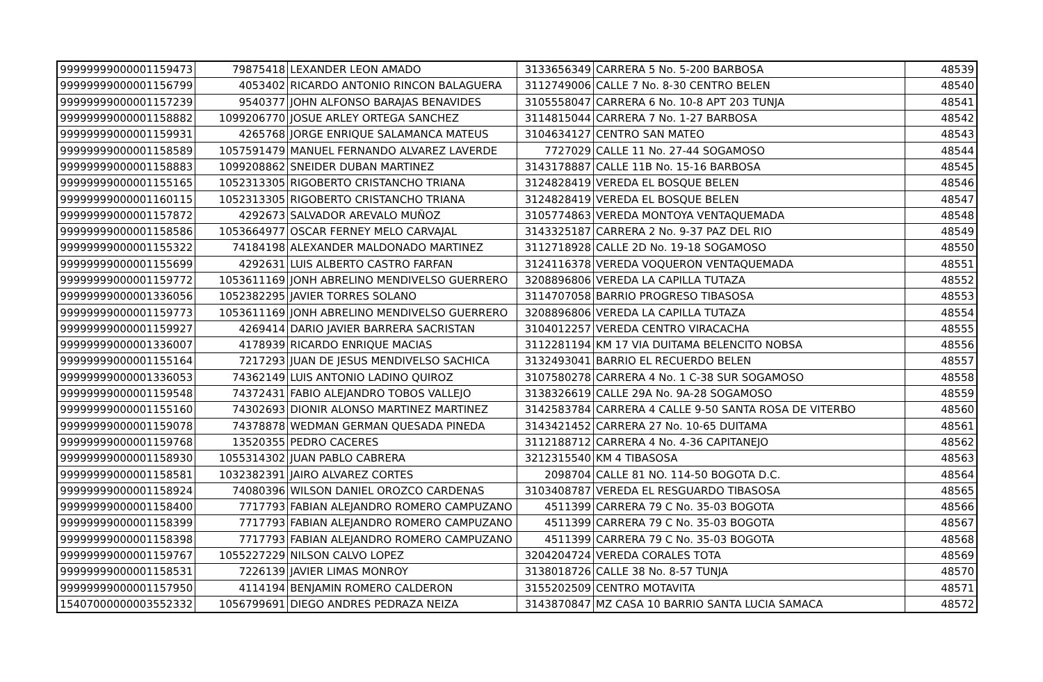| 99999999000001159473 | 79875418 | LEXANDER LEON AMADO | 3133656349 | CARRERA 5 No. 5-200 BARBOSA | 48539 |
| 99999999000001156799 | 4053402 | RICARDO ANTONIO RINCON BALAGUERA | 3112749006 | CALLE 7 No. 8-30 CENTRO BELEN | 48540 |
| 99999999000001157239 | 9540377 | JOHN ALFONSO BARAJAS BENAVIDES | 3105558047 | CARRERA 6 No. 10-8 APT 203 TUNJA | 48541 |
| 99999999000001158882 | 1099206770 | JOSUE ARLEY ORTEGA SANCHEZ | 3114815044 | CARRERA 7 No. 1-27 BARBOSA | 48542 |
| 99999999000001159931 | 4265768 | JORGE ENRIQUE SALAMANCA MATEUS | 3104634127 | CENTRO SAN MATEO | 48543 |
| 99999999000001158589 | 1057591479 | MANUEL FERNANDO ALVAREZ LAVERDE | 7727029 | CALLE 11 No. 27-44 SOGAMOSO | 48544 |
| 99999999000001158883 | 1099208862 | SNEIDER DUBAN MARTINEZ | 3143178887 | CALLE 11B No. 15-16 BARBOSA | 48545 |
| 99999999000001155165 | 1052313305 | RIGOBERTO CRISTANCHO TRIANA | 3124828419 | VEREDA EL BOSQUE BELEN | 48546 |
| 99999999000001160115 | 1052313305 | RIGOBERTO CRISTANCHO TRIANA | 3124828419 | VEREDA EL BOSQUE BELEN | 48547 |
| 99999999000001157872 | 4292673 | SALVADOR AREVALO MUÑOZ | 3105774863 | VEREDA MONTOYA VENTAQUEMADA | 48548 |
| 99999999000001158586 | 1053664977 | OSCAR FERNEY MELO CARVAJAL | 3143325187 | CARRERA 2 No. 9-37 PAZ DEL RIO | 48549 |
| 99999999000001155322 | 74184198 | ALEXANDER MALDONADO MARTINEZ | 3112718928 | CALLE 2D No. 19-18 SOGAMOSO | 48550 |
| 99999999000001155699 | 4292631 | LUIS ALBERTO CASTRO FARFAN | 3124116378 | VEREDA VOQUERON VENTAQUEMADA | 48551 |
| 99999999000001159772 | 1053611169 | JONH ABRELINO MENDIVELSO GUERRERO | 3208896806 | VEREDA LA CAPILLA TUTAZA | 48552 |
| 99999999000001336056 | 1052382295 | JAVIER TORRES SOLANO | 3114707058 | BARRIO PROGRESO TIBASOSA | 48553 |
| 99999999000001159773 | 1053611169 | JONH ABRELINO MENDIVELSO GUERRERO | 3208896806 | VEREDA LA CAPILLA TUTAZA | 48554 |
| 99999999000001159927 | 4269414 | DARIO JAVIER BARRERA SACRISTAN | 3104012257 | VEREDA CENTRO VIRACACHA | 48555 |
| 99999999000001336007 | 4178939 | RICARDO ENRIQUE MACIAS | 3112281194 | KM 17 VIA DUITAMA BELENCITO NOBSA | 48556 |
| 99999999000001155164 | 7217293 | JUAN DE JESUS MENDIVELSO SACHICA | 3132493041 | BARRIO EL RECUERDO BELEN | 48557 |
| 99999999000001336053 | 74362149 | LUIS ANTONIO LADINO QUIROZ | 3107580278 | CARRERA 4 No. 1 C-38 SUR SOGAMOSO | 48558 |
| 99999999000001159548 | 74372431 | FABIO ALEJANDRO TOBOS VALLEJO | 3138326619 | CALLE 29A No. 9A-28 SOGAMOSO | 48559 |
| 99999999000001155160 | 74302693 | DIONIR ALONSO MARTINEZ MARTINEZ | 3142583784 | CARRERA 4 CALLE 9-50 SANTA ROSA DE VITERBO | 48560 |
| 99999999000001159078 | 74378878 | WEDMAN GERMAN QUESADA PINEDA | 3143421452 | CARRERA 27 No. 10-65 DUITAMA | 48561 |
| 99999999000001159768 | 13520355 | PEDRO CACERES | 3112188712 | CARRERA 4 No. 4-36 CAPITANEJO | 48562 |
| 99999999000001158930 | 1055314302 | JUAN PABLO CABRERA | 3212315540 | KM 4 TIBASOSA | 48563 |
| 99999999000001158581 | 1032382391 | JAIRO ALVAREZ CORTES | 2098704 | CALLE 81 NO. 114-50 BOGOTA D.C. | 48564 |
| 99999999000001158924 | 74080396 | WILSON DANIEL OROZCO CARDENAS | 3103408787 | VEREDA EL RESGUARDO TIBASOSA | 48565 |
| 99999999000001158400 | 7717793 | FABIAN ALEJANDRO ROMERO CAMPUZANO | 4511399 | CARRERA 79 C No. 35-03 BOGOTA | 48566 |
| 99999999000001158399 | 7717793 | FABIAN ALEJANDRO ROMERO CAMPUZANO | 4511399 | CARRERA 79 C No. 35-03 BOGOTA | 48567 |
| 99999999000001158398 | 7717793 | FABIAN ALEJANDRO ROMERO CAMPUZANO | 4511399 | CARRERA 79 C No. 35-03 BOGOTA | 48568 |
| 99999999000001159767 | 1055227229 | NILSON CALVO LOPEZ | 3204204724 | VEREDA CORALES TOTA | 48569 |
| 99999999000001158531 | 7226139 | JAVIER LIMAS MONROY | 3138018726 | CALLE 38 No. 8-57 TUNJA | 48570 |
| 99999999000001157950 | 4114194 | BENJAMIN ROMERO CALDERON | 3155202509 | CENTRO MOTAVITA | 48571 |
| 15407000000003552332 | 1056799691 | DIEGO ANDRES PEDRAZA NEIZA | 3143870847 | MZ CASA 10 BARRIO SANTA LUCIA SAMACA | 48572 |